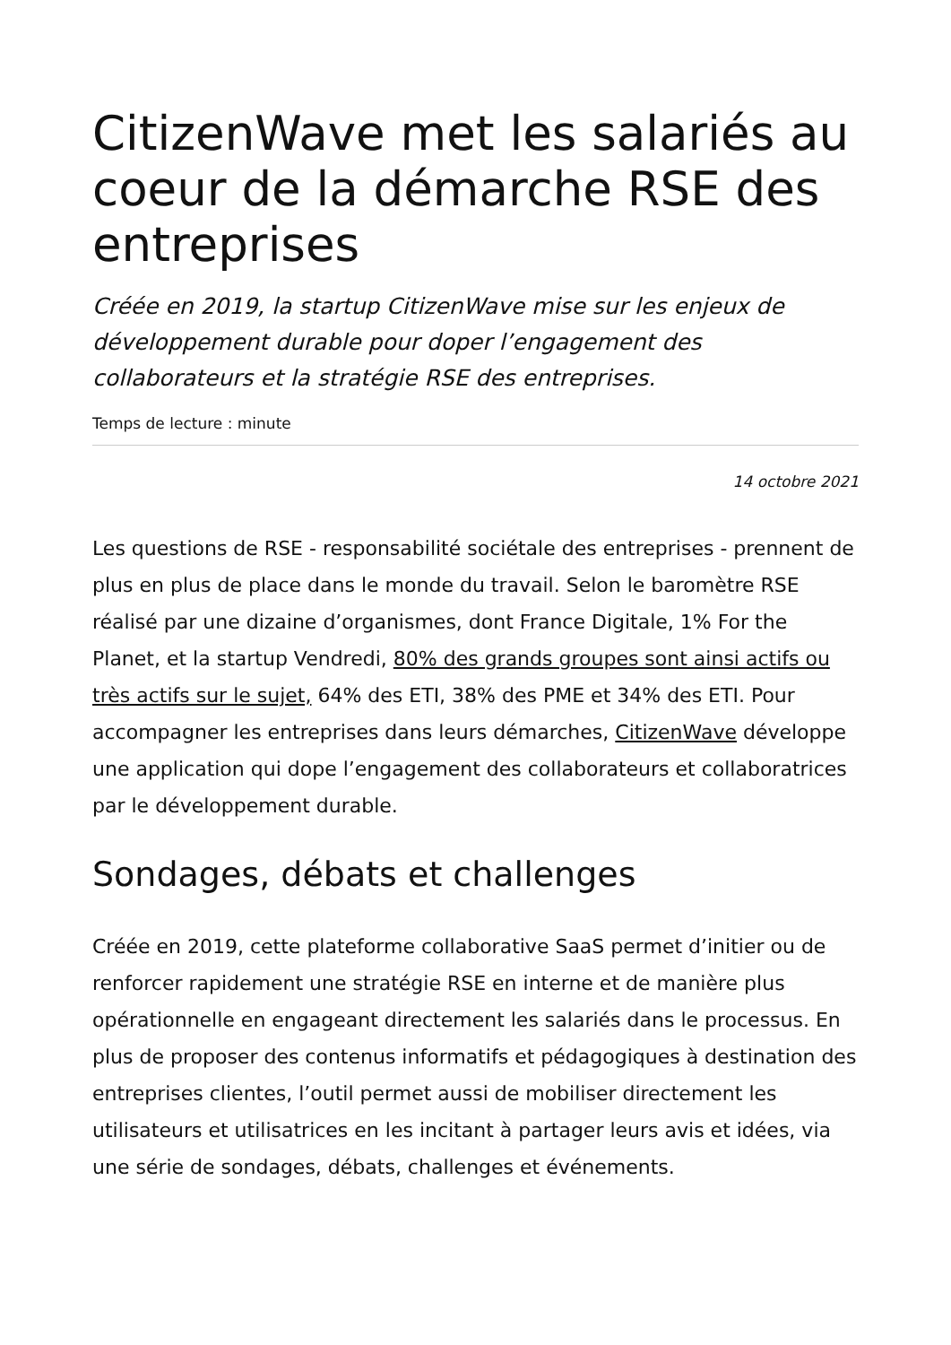CitizenWave met les salariés au coeur de la démarche RSE des entreprises
Créée en 2019, la startup CitizenWave mise sur les enjeux de développement durable pour doper l’engagement des collaborateurs et la stratégie RSE des entreprises.
Temps de lecture : minute
14 octobre 2021
Les questions de RSE - responsabilité sociétale des entreprises - prennent de plus en plus de place dans le monde du travail. Selon le baromètre RSE réalisé par une dizaine d’organismes, dont France Digitale, 1% For the Planet, et la startup Vendredi, 80% des grands groupes sont ainsi actifs ou très actifs sur le sujet, 64% des ETI, 38% des PME et 34% des ETI. Pour accompagner les entreprises dans leurs démarches, CitizenWave développe une application qui dope l’engagement des collaborateurs et collaboratrices par le développement durable.
Sondages, débats et challenges
Créée en 2019, cette plateforme collaborative SaaS permet d’initier ou de renforcer rapidement une stratégie RSE en interne et de manière plus opérationnelle en engageant directement les salariés dans le processus. En plus de proposer des contenus informatifs et pédagogiques à destination des entreprises clientes, l’outil permet aussi de mobiliser directement les utilisateurs et utilisatrices en les incitant à partager leurs avis et idées, via une série de sondages, débats, challenges et événements.